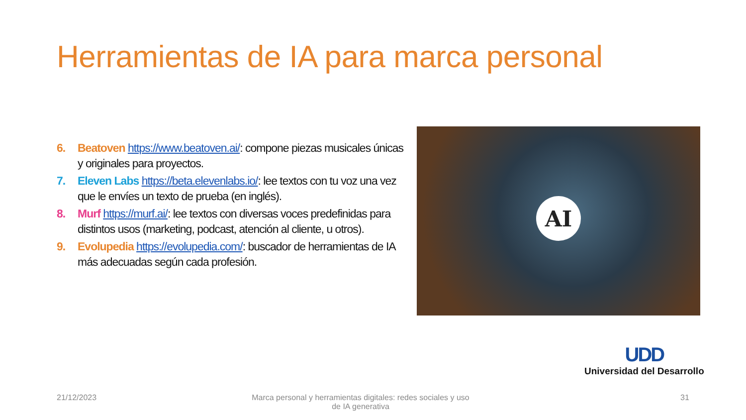Herramientas de IA para marca personal
6. Beatoven https://www.beatoven.ai/: compone piezas musicales únicas y originales para proyectos.
7. Eleven Labs https://beta.elevenlabs.io/: lee textos con tu voz una vez que le envíes un texto de prueba (en inglés).
8. Murf https://murf.ai/: lee textos con diversas voces predefinidas para distintos usos (marketing, podcast, atención al cliente, u otros).
9. Evolupedia https://evolupedia.com/: buscador de herramientas de IA más adecuadas según cada profesión.
AI
UDD
Universidad del Desarrollo
21/12/2023
Marca personal y herramientas digitales: redes sociales y uso de IA generativa
31